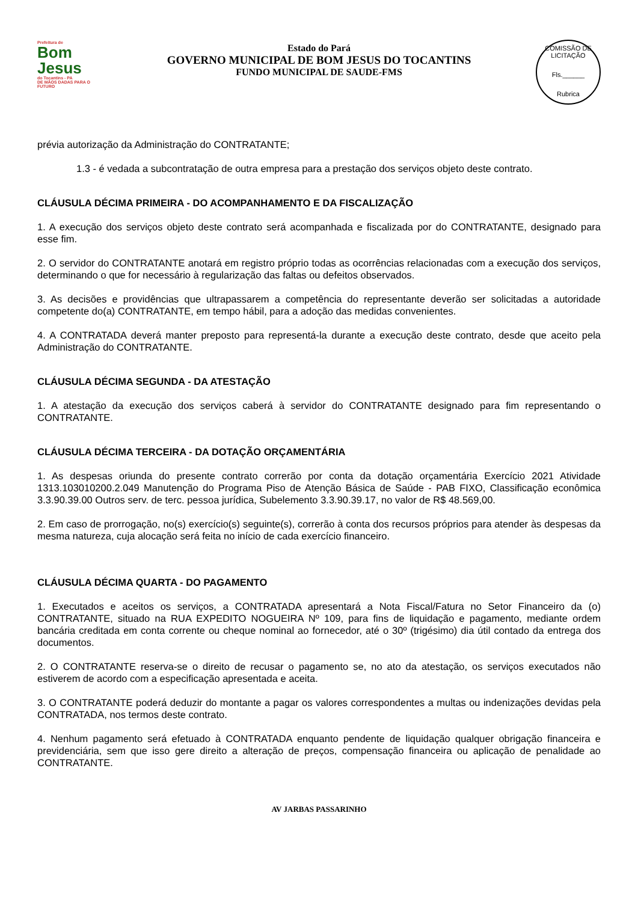Prefeitura de
Bom Jesus
do Tocantins - PA
DE MÃOS DADAS PARA O FUTURO
Estado do Pará
GOVERNO MUNICIPAL DE BOM JESUS DO TOCANTINS
FUNDO MUNICIPAL DE SAUDE-FMS
COMISSÃO DE LICITAÇÃO
Fls.______
Rubrica
prévia autorização da Administração do CONTRATANTE;
1.3 - é vedada a subcontratação de outra empresa para a prestação dos serviços objeto deste contrato.
CLÁUSULA DÉCIMA PRIMEIRA - DO ACOMPANHAMENTO E DA FISCALIZAÇÃO
1. A execução dos serviços objeto deste contrato será acompanhada e fiscalizada por do CONTRATANTE, designado para esse fim.
2. O servidor do CONTRATANTE anotará em registro próprio todas as ocorrências relacionadas com a execução dos serviços, determinando o que for necessário à regularização das faltas ou defeitos observados.
3. As decisões e providências que ultrapassarem a competência do representante deverão ser solicitadas a autoridade competente do(a) CONTRATANTE, em tempo hábil, para a adoção das medidas convenientes.
4. A CONTRATADA deverá manter preposto para representá-la durante a execução deste contrato, desde que aceito pela Administração do CONTRATANTE.
CLÁUSULA DÉCIMA SEGUNDA - DA ATESTAÇÃO
1. A atestação da execução dos serviços caberá à servidor do CONTRATANTE designado para fim representando o CONTRATANTE.
CLÁUSULA DÉCIMA TERCEIRA - DA DOTAÇÃO ORÇAMENTÁRIA
1. As despesas oriunda do presente contrato correrão por conta da dotação orçamentária Exercício 2021 Atividade 1313.103010200.2.049 Manutenção do Programa Piso de Atenção Básica de Saúde - PAB FIXO, Classificação econômica 3.3.90.39.00 Outros serv. de terc. pessoa jurídica, Subelemento 3.3.90.39.17, no valor de R$ 48.569,00.
2. Em caso de prorrogação, no(s) exercício(s) seguinte(s), correrão à conta dos recursos próprios para atender às despesas da mesma natureza, cuja alocação será feita no início de cada exercício financeiro.
CLÁUSULA DÉCIMA QUARTA - DO PAGAMENTO
1. Executados e aceitos os serviços, a CONTRATADA apresentará a Nota Fiscal/Fatura no Setor Financeiro da (o) CONTRATANTE, situado na RUA EXPEDITO NOGUEIRA Nº 109, para fins de liquidação e pagamento, mediante ordem bancária creditada em conta corrente ou cheque nominal ao fornecedor, até o 30º (trigésimo) dia útil contado da entrega dos documentos.
2. O CONTRATANTE reserva-se o direito de recusar o pagamento se, no ato da atestação, os serviços executados não estiverem de acordo com a especificação apresentada e aceita.
3. O CONTRATANTE poderá deduzir do montante a pagar os valores correspondentes a multas ou indenizações devidas pela CONTRATADA, nos termos deste contrato.
4. Nenhum pagamento será efetuado à CONTRATADA enquanto pendente de liquidação qualquer obrigação financeira e previdenciária, sem que isso gere direito a alteração de preços, compensação financeira ou aplicação de penalidade ao CONTRATANTE.
AV JARBAS PASSARINHO